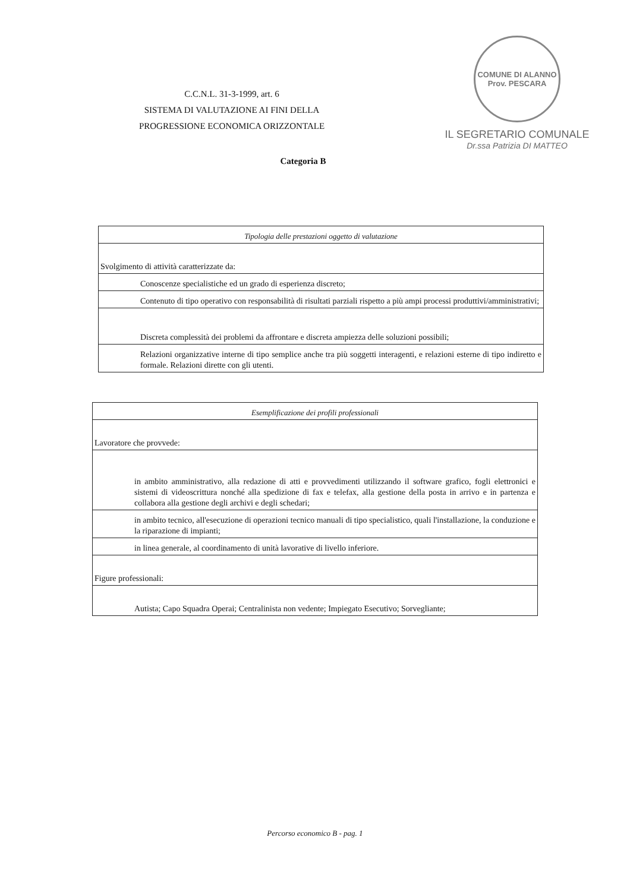C.C.N.L. 31-3-1999, art. 6
SISTEMA DI VALUTAZIONE AI FINI DELLA
PROGRESSIONE ECONOMICA ORIZZONTALE
COMUNE DI ALANNO
Prov. PESCARA
IL SEGRETARIO COMUNALE
Dr.ssa Patrizia DI MATTEO
Categoria B
| Tipologia delle prestazioni oggetto di valutazione |
| Svolgimento di attività caratterizzate da: |
| Conoscenze specialistiche ed un grado di esperienza discreto; |
| Contenuto di tipo operativo con responsabilità di risultati parziali rispetto a più ampi processi produttivi/amministrativi; |
| Discreta complessità dei problemi da affrontare e discreta ampiezza delle soluzioni possibili; |
| Relazioni organizzative interne di tipo semplice anche tra più soggetti interagenti, e relazioni esterne di tipo indiretto e formale. Relazioni dirette con gli utenti. |
| Esemplificazione dei profili professionali |
| Lavoratore che provvede: |
| in ambito amministrativo, alla redazione di atti e provvedimenti utilizzando il software grafico, fogli elettronici e sistemi di videoscrittura nonché alla spedizione di fax e telefax, alla gestione della posta in arrivo e in partenza e collabora alla gestione degli archivi e degli schedari; |
| in ambito tecnico, all'esecuzione di operazioni tecnico manuali di tipo specialistico, quali l'installazione, la conduzione e la riparazione di impianti; |
| in linea generale, al coordinamento di unità lavorative di livello inferiore. |
| Figure professionali: |
| Autista; Capo Squadra Operai; Centralinista non vedente; Impiegato Esecutivo; Sorvegliante; |
Percorso economico B - pag. 1